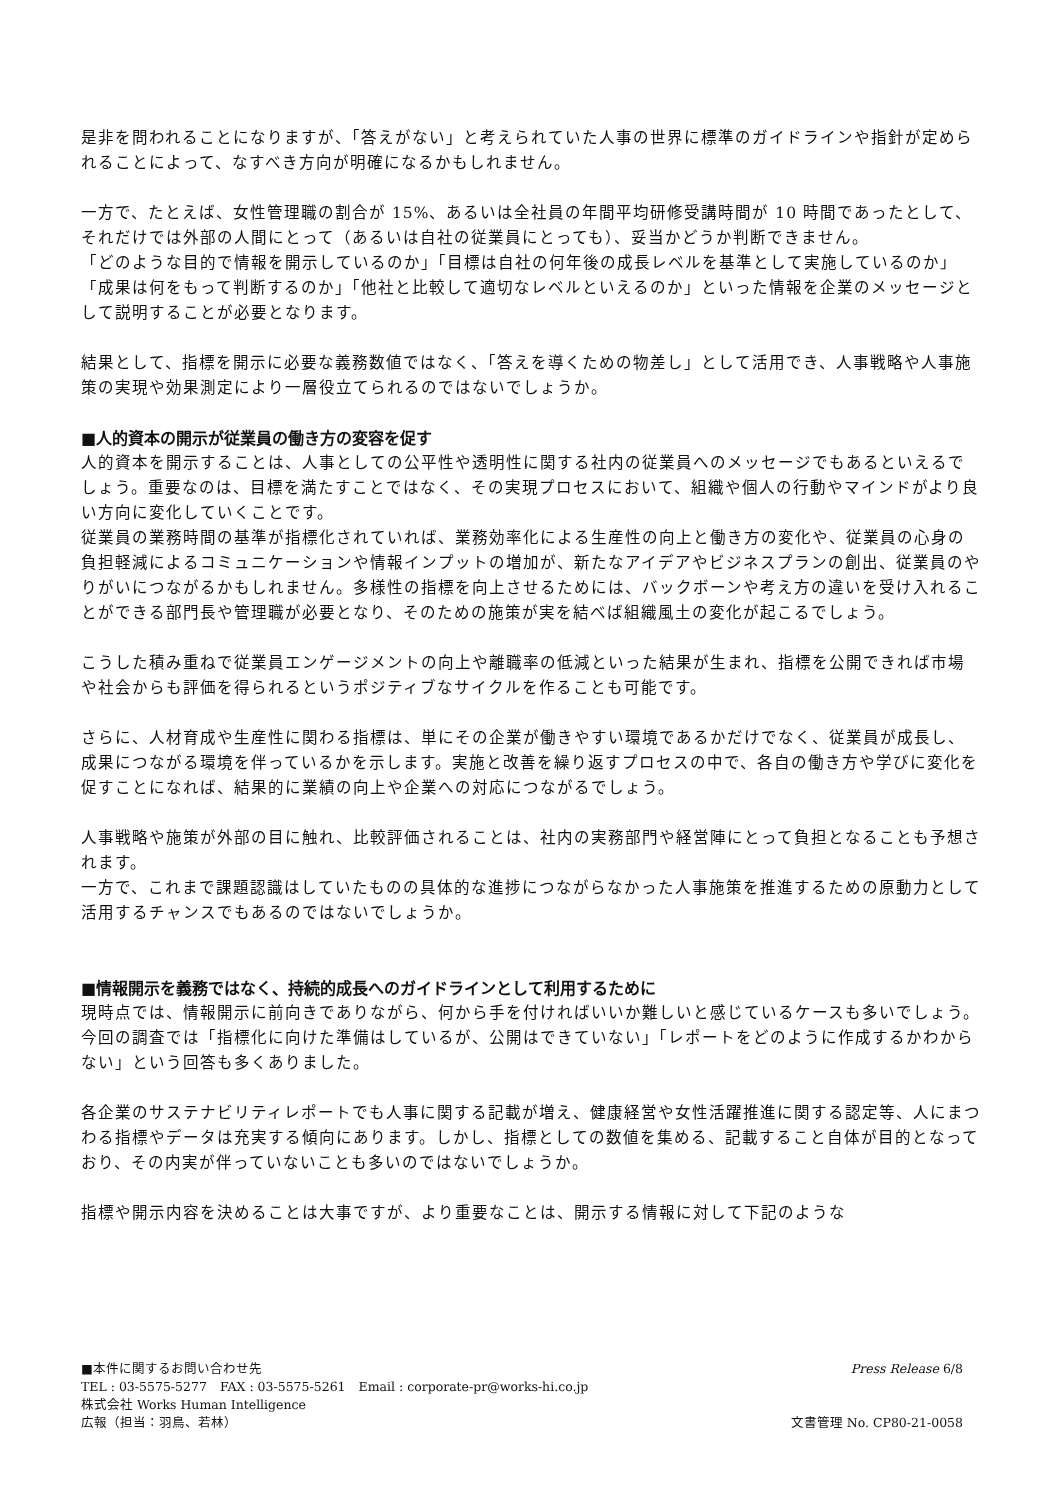是非を問われることになりますが、「答えがない」と考えられていた人事の世界に標準のガイドラインや指針が定められることによって、なすべき方向が明確になるかもしれません。
一方で、たとえば、女性管理職の割合が 15%、あるいは全社員の年間平均研修受講時間が 10 時間であったとして、それだけでは外部の人間にとって（あるいは自社の従業員にとっても）、妥当かどうか判断できません。
「どのような目的で情報を開示しているのか」「目標は自社の何年後の成長レベルを基準として実施しているのか」「成果は何をもって判断するのか」「他社と比較して適切なレベルといえるのか」といった情報を企業のメッセージとして説明することが必要となります。
結果として、指標を開示に必要な義務数値ではなく、「答えを導くための物差し」として活用でき、人事戦略や人事施策の実現や効果測定により一層役立てられるのではないでしょうか。
■人的資本の開示が従業員の働き方の変容を促す
人的資本を開示することは、人事としての公平性や透明性に関する社内の従業員へのメッセージでもあるといえるでしょう。重要なのは、目標を満たすことではなく、その実現プロセスにおいて、組織や個人の行動やマインドがより良い方向に変化していくことです。
従業員の業務時間の基準が指標化されていれば、業務効率化による生産性の向上と働き方の変化や、従業員の心身の負担軽減によるコミュニケーションや情報インプットの増加が、新たなアイデアやビジネスプランの創出、従業員のやりがいにつながるかもしれません。多様性の指標を向上させるためには、バックボーンや考え方の違いを受け入れることができる部門長や管理職が必要となり、そのための施策が実を結べば組織風土の変化が起こるでしょう。
こうした積み重ねで従業員エンゲージメントの向上や離職率の低減といった結果が生まれ、指標を公開できれば市場や社会からも評価を得られるというポジティブなサイクルを作ることも可能です。
さらに、人材育成や生産性に関わる指標は、単にその企業が働きやすい環境であるかだけでなく、従業員が成長し、成果につながる環境を伴っているかを示します。実施と改善を繰り返すプロセスの中で、各自の働き方や学びに変化を促すことになれば、結果的に業績の向上や企業への対応につながるでしょう。
人事戦略や施策が外部の目に触れ、比較評価されることは、社内の実務部門や経営陣にとって負担となることも予想されます。
一方で、これまで課題認識はしていたものの具体的な進捗につながらなかった人事施策を推進するための原動力として活用するチャンスでもあるのではないでしょうか。
■情報開示を義務ではなく、持続的成長へのガイドラインとして利用するために
現時点では、情報開示に前向きでありながら、何から手を付ければいいか難しいと感じているケースも多いでしょう。今回の調査では「指標化に向けた準備はしているが、公開はできていない」「レポートをどのように作成するかわからない」という回答も多くありました。
各企業のサステナビリティレポートでも人事に関する記載が増え、健康経営や女性活躍推進に関する認定等、人にまつわる指標やデータは充実する傾向にあります。しかし、指標としての数値を集める、記載すること自体が目的となっており、その内実が伴っていないことも多いのではないでしょうか。
指標や開示内容を決めることは大事ですが、より重要なことは、開示する情報に対して下記のような
■本件に関するお問い合わせ先 Press Release 6/8
TEL : 03-5575-5277　FAX : 03-5575-5261　Email : corporate-pr@works-hi.co.jp
株式会社 Works Human Intelligence
広報（担当：羽鳥、若林） 文書管理 No. CP80-21-0058